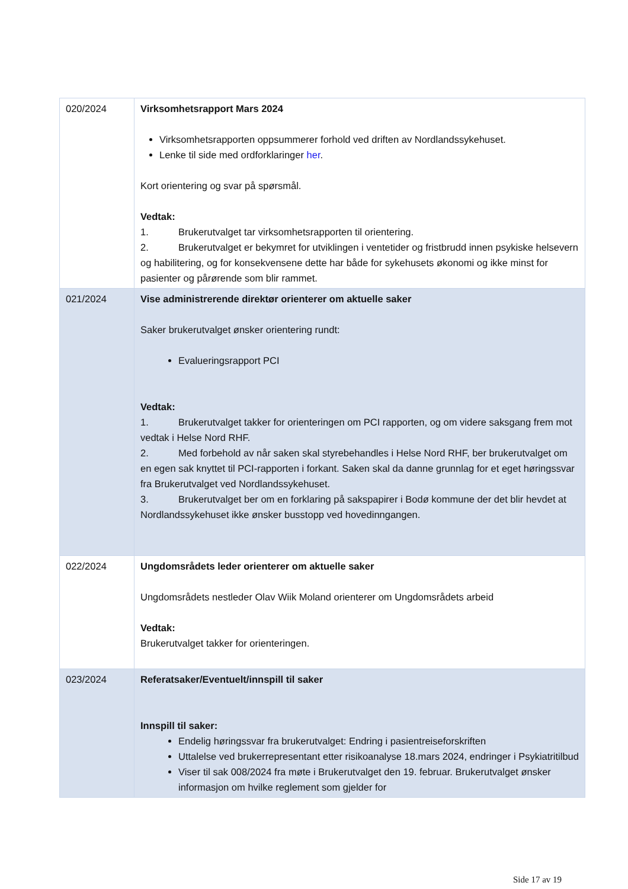| 020/2024 | Virksomhetsrapport Mars 2024 Virksomhetsrapporten oppsummerer forhold ved driften av Nordlandssykehuset. Lenke til side med ordforklaringer her . Kort orientering og svar på spørsmål. Vedtak: 1. Brukerutvalget tar virksomhetsrapporten til orientering. 2. Brukerutvalget er bekymret for utviklingen i ventetider og fristbrudd innen psykiske helsevern og habilitering, og for konsekvensene dette har både for sykehusets økonomi og ikke minst for pasienter og pårørende som blir rammet. |
| 021/2024 | Vise administrerende direktør orienterer om aktuelle saker Saker brukerutvalget ønsker orientering rundt: Evalueringsrapport PCI Vedtak: 1. Brukerutvalget takker for orienteringen om PCI rapporten, og om videre saksgang frem mot vedtak i Helse Nord RHF. 2. Med forbehold av når saken skal styrebehandles i Helse Nord RHF, ber brukerutvalget om en egen sak knyttet til PCI-rapporten i forkant. Saken skal da danne grunnlag for et eget høringssvar fra Brukerutvalget ved Nordlandssykehuset. 3. Brukerutvalget ber om en forklaring på sakspapirer i Bodø kommune der det blir hevdet at Nordlandssykehuset ikke ønsker busstopp ved hovedinngangen. |
| 022/2024 | Ungdomsrådets leder orienterer om aktuelle saker Ungdomsrådets nestleder Olav Wiik Moland orienterer om Ungdomsrådets arbeid Vedtak: Brukerutvalget takker for orienteringen. |
| 023/2024 | Referatsaker/Eventuelt/innspill til saker Innspill til saker: Endelig høringssvar fra brukerutvalget: Endring i pasientreiseforskriften Uttalelse ved brukerrepresentant etter risikoanalyse 18.mars 2024, endringer i Psykiatritilbud Viser til sak 008/2024 fra møte i Brukerutvalget den 19. februar. Brukerutvalget ønsker informasjon om hvilke reglement som gjelder for |
Side 17 av 19